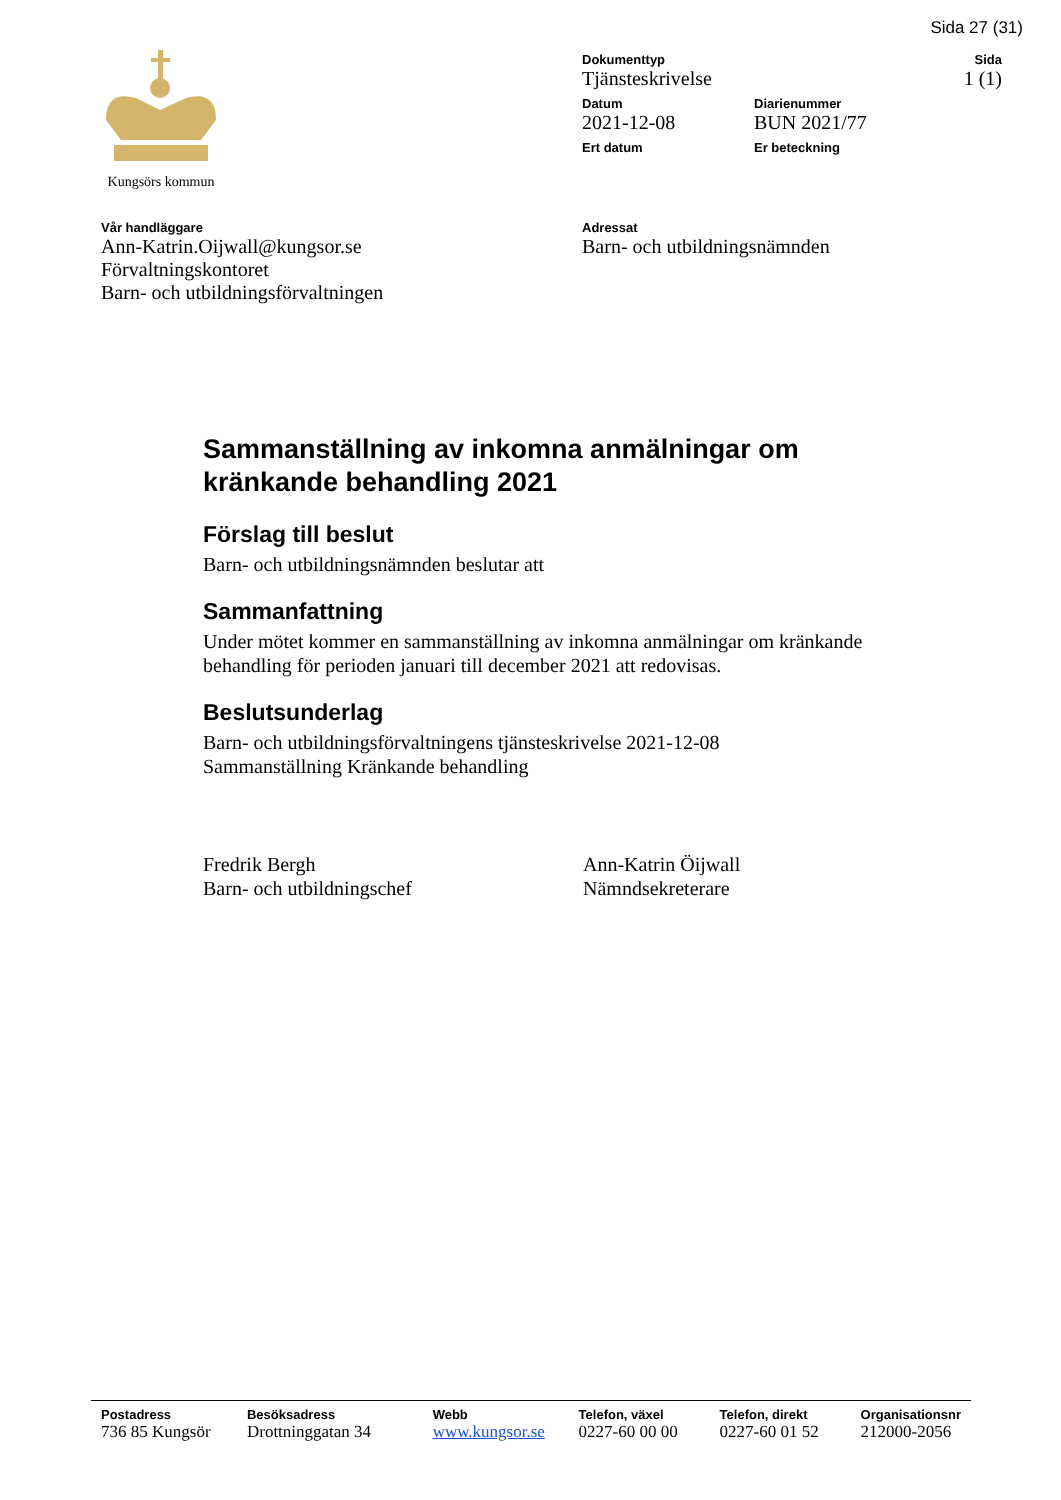Sida 27 (31)
Kungsörs kommun
Dokumenttyp
Tjänsteskrivelse
Sida
1 (1)
Datum
2021-12-08
Diarienummer
BUN 2021/77
Ert datum Er beteckning
Vår handläggare
Ann-Katrin.Oijwall@kungsor.se
Förvaltningskontoret
Barn- och utbildningsförvaltningen
Adressat
Barn- och utbildningsnämnden
Sammanställning av inkomna anmälningar om kränkande behandling 2021
Förslag till beslut
Barn- och utbildningsnämnden beslutar att
Sammanfattning
Under mötet kommer en sammanställning av inkomna anmälningar om kränkande behandling för perioden januari till december 2021 att redovisas.
Beslutsunderlag
Barn- och utbildningsförvaltningens tjänsteskrivelse 2021-12-08
Sammanställning Kränkande behandling
Fredrik Bergh
Barn- och utbildningschef
Ann-Katrin Öijwall
Nämndsekreterare
Postadress
736 85 Kungsör
Besöksadress
Drottninggatan 34
Webb
www.kungsor.se
Telefon, växel
0227-60 00 00
Telefon, direkt
0227-60 01 52
Organisationsnr
212000-2056